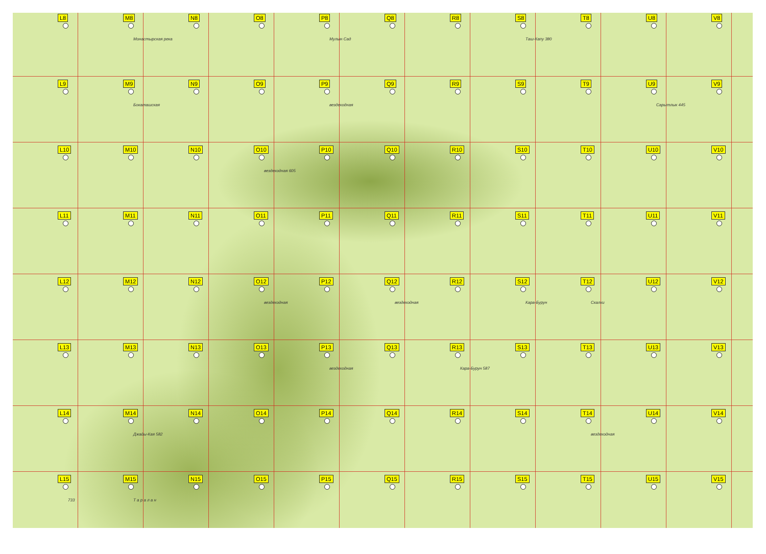L8
M8
Монастырская река
N8
O8
P8
Мулын Сад
Q8
R8
S8
Таш-Капу 380
T8
U8
V8
L9
M9
Бокаташская
N9
O9
P9
вездеходная
Q9
R9
S9
T9
U9
Сарытлык 445
V9
L10
M10
N10
O10
вездеходная 605
P10
Q10
R10
S10
T10
U10
V10
L11
M11
N11
O11
P11
Q11
R11
S11
T11
U11
V11
L12
M12
N12
O12
вездеходная
P12
Q12
вездеходная
R12
S12
Кара-Бурун
T12
Скалки
U12
V12
L13
M13
N13
O13
P13
вездеходная
Q13
R13
Кара-Бурун 587
S13
T13
U13
V13
L14
M14
Джады-Кая 582
N14
O14
P14
Q14
R14
S14
T14
вездеходная
U14
V14
L15
733
M15
Т а р а л а н
N15
O15
P15
Q15
R15
S15
T15
U15
V15